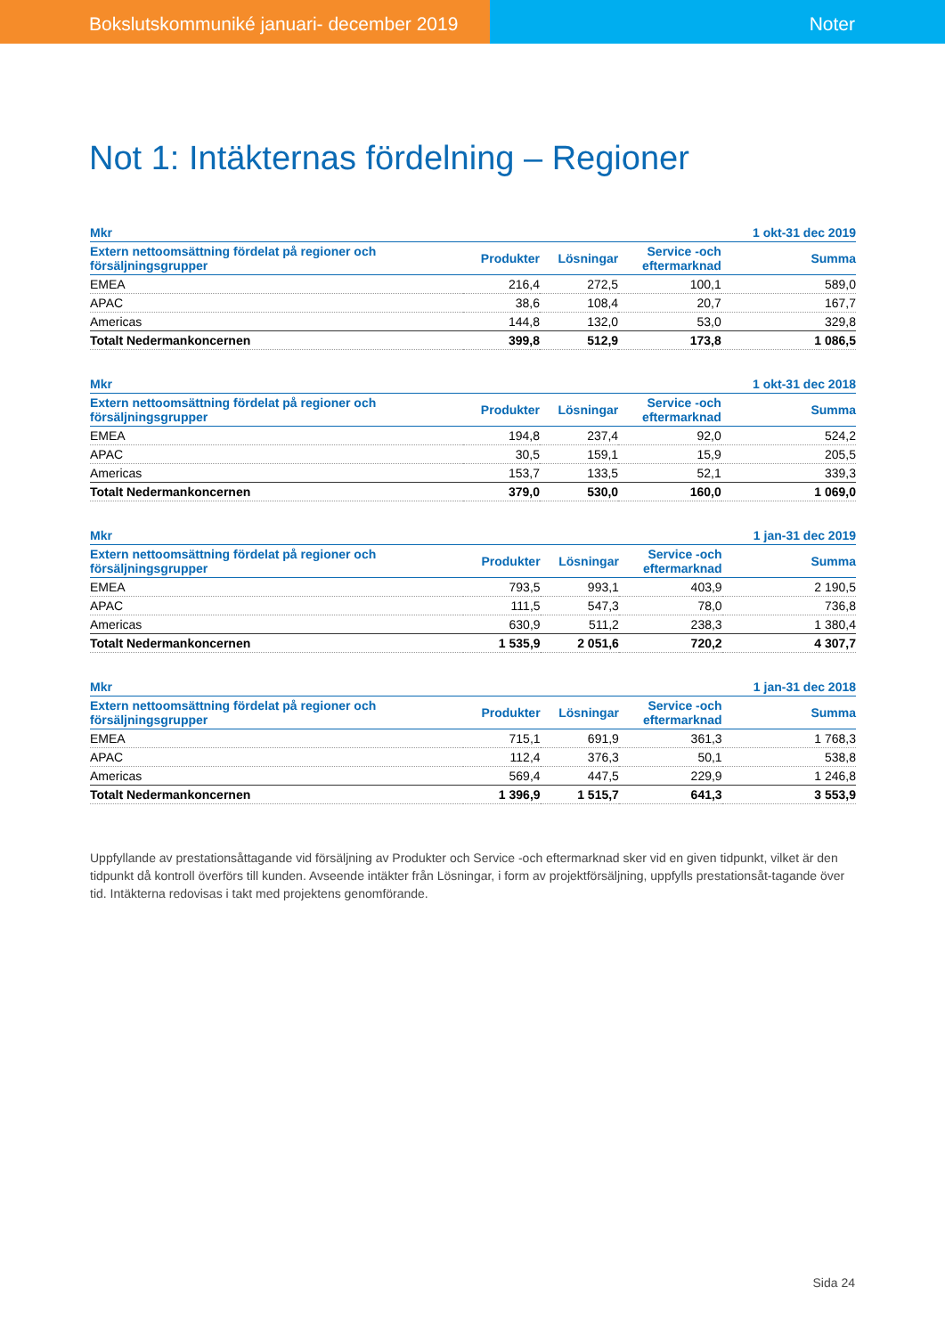Bokslutskommuniké januari- december 2019 Noter
Not 1: Intäkternas fördelning – Regioner
| Mkr | | | | 1 okt-31 dec 2019 |
| --- | --- | --- | --- | --- |
| Extern nettoomsättning fördelat på regioner och försäljningsgrupper | Produkter | Lösningar | Service -och eftermarknad | Summa |
| EMEA | 216,4 | 272,5 | 100,1 | 589,0 |
| APAC | 38,6 | 108,4 | 20,7 | 167,7 |
| Americas | 144,8 | 132,0 | 53,0 | 329,8 |
| Totalt Nedermankoncernen | 399,8 | 512,9 | 173,8 | 1 086,5 |
| Mkr | | | | 1 okt-31 dec 2018 |
| --- | --- | --- | --- | --- |
| Extern nettoomsättning fördelat på regioner och försäljningsgrupper | Produkter | Lösningar | Service -och eftermarknad | Summa |
| EMEA | 194,8 | 237,4 | 92,0 | 524,2 |
| APAC | 30,5 | 159,1 | 15,9 | 205,5 |
| Americas | 153,7 | 133,5 | 52,1 | 339,3 |
| Totalt Nedermankoncernen | 379,0 | 530,0 | 160,0 | 1 069,0 |
| Mkr | | | | 1 jan-31 dec 2019 |
| --- | --- | --- | --- | --- |
| Extern nettoomsättning fördelat på regioner och försäljningsgrupper | Produkter | Lösningar | Service -och eftermarknad | Summa |
| EMEA | 793,5 | 993,1 | 403,9 | 2 190,5 |
| APAC | 111,5 | 547,3 | 78,0 | 736,8 |
| Americas | 630,9 | 511,2 | 238,3 | 1 380,4 |
| Totalt Nedermankoncernen | 1 535,9 | 2 051,6 | 720,2 | 4 307,7 |
| Mkr | | | | 1 jan-31 dec 2018 |
| --- | --- | --- | --- | --- |
| Extern nettoomsättning fördelat på regioner och försäljningsgrupper | Produkter | Lösningar | Service -och eftermarknad | Summa |
| EMEA | 715,1 | 691,9 | 361,3 | 1 768,3 |
| APAC | 112,4 | 376,3 | 50,1 | 538,8 |
| Americas | 569,4 | 447,5 | 229,9 | 1 246,8 |
| Totalt Nedermankoncernen | 1 396,9 | 1 515,7 | 641,3 | 3 553,9 |
Uppfyllande av prestationsåttagande vid försäljning av Produkter och Service -och eftermarknad sker vid en given tidpunkt, vilket är den tidpunkt då kontroll överförs till kunden. Avseende intäkter från Lösningar, i form av projektförsäljning, uppfylls prestationsåt-tagande över tid. Intäkterna redovisas i takt med projektens genomförande.
Sida 24